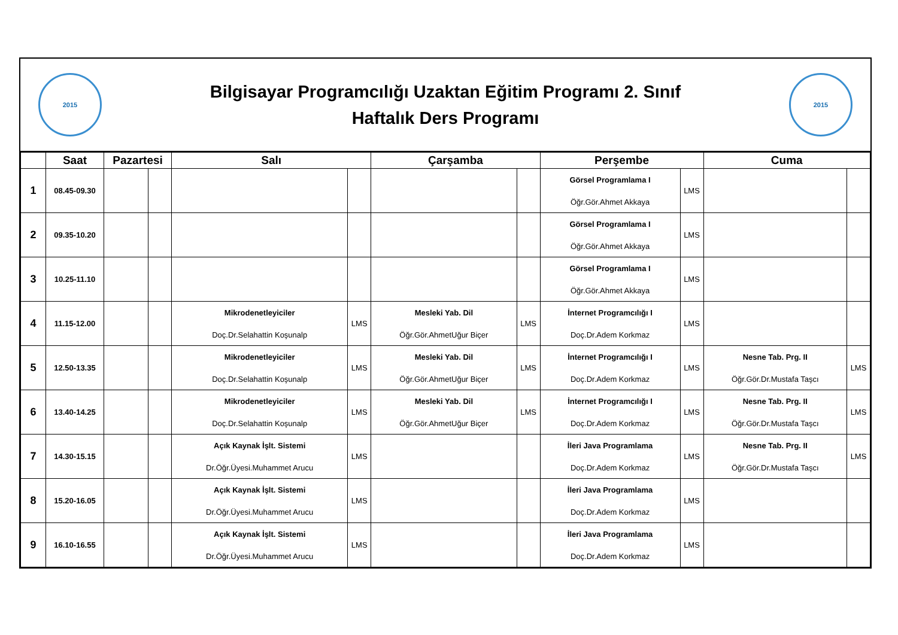2015
Bilgisayar Programcılığı Uzaktan Eğitim Programı 2. Sınıf
Haftalık Ders Programı
2015
| | Saat | Pazartesi | | Salı | | Çarşamba | | Perşembe | | Cuma | |
| --- | --- | --- | --- | --- | --- | --- | --- | --- | --- | --- | --- |
| 1 | 08.45-09.30 | | | | | | | Görsel Programlama I Öğr.Gör.Ahmet Akkaya | LMS | | |
| 2 | 09.35-10.20 | | | | | | | Görsel Programlama I Öğr.Gör.Ahmet Akkaya | LMS | | |
| 3 | 10.25-11.10 | | | | | | | Görsel Programlama I Öğr.Gör.Ahmet Akkaya | LMS | | |
| 4 | 11.15-12.00 | | | Mikrodenetleyiciler Doç.Dr.Selahattin Koşunalp | LMS | Mesleki Yab. Dil Öğr.Gör.AhmetUğur Biçer | LMS | İnternet Programcılığı I Doç.Dr.Adem Korkmaz | LMS | | |
| 5 | 12.50-13.35 | | | Mikrodenetleyiciler Doç.Dr.Selahattin Koşunalp | LMS | Mesleki Yab. Dil Öğr.Gör.AhmetUğur Biçer | LMS | İnternet Programcılığı I Doç.Dr.Adem Korkmaz | LMS | Nesne Tab. Prg. II Öğr.Gör.Dr.Mustafa Taşcı | LMS |
| 6 | 13.40-14.25 | | | Mikrodenetleyiciler Doç.Dr.Selahattin Koşunalp | LMS | Mesleki Yab. Dil Öğr.Gör.AhmetUğur Biçer | LMS | İnternet Programcılığı I Doç.Dr.Adem Korkmaz | LMS | Nesne Tab. Prg. II Öğr.Gör.Dr.Mustafa Taşcı | LMS |
| 7 | 14.30-15.15 | | | Açık Kaynak İşlt. Sistemi Dr.Öğr.Üyesi.Muhammet Arucu | LMS | | | İleri Java Programlama Doç.Dr.Adem Korkmaz | LMS | Nesne Tab. Prg. II Öğr.Gör.Dr.Mustafa Taşcı | LMS |
| 8 | 15.20-16.05 | | | Açık Kaynak İşlt. Sistemi Dr.Öğr.Üyesi.Muhammet Arucu | LMS | | | İleri Java Programlama Doç.Dr.Adem Korkmaz | LMS | | |
| 9 | 16.10-16.55 | | | Açık Kaynak İşlt. Sistemi Dr.Öğr.Üyesi.Muhammet Arucu | LMS | | | İleri Java Programlama Doç.Dr.Adem Korkmaz | LMS | | |